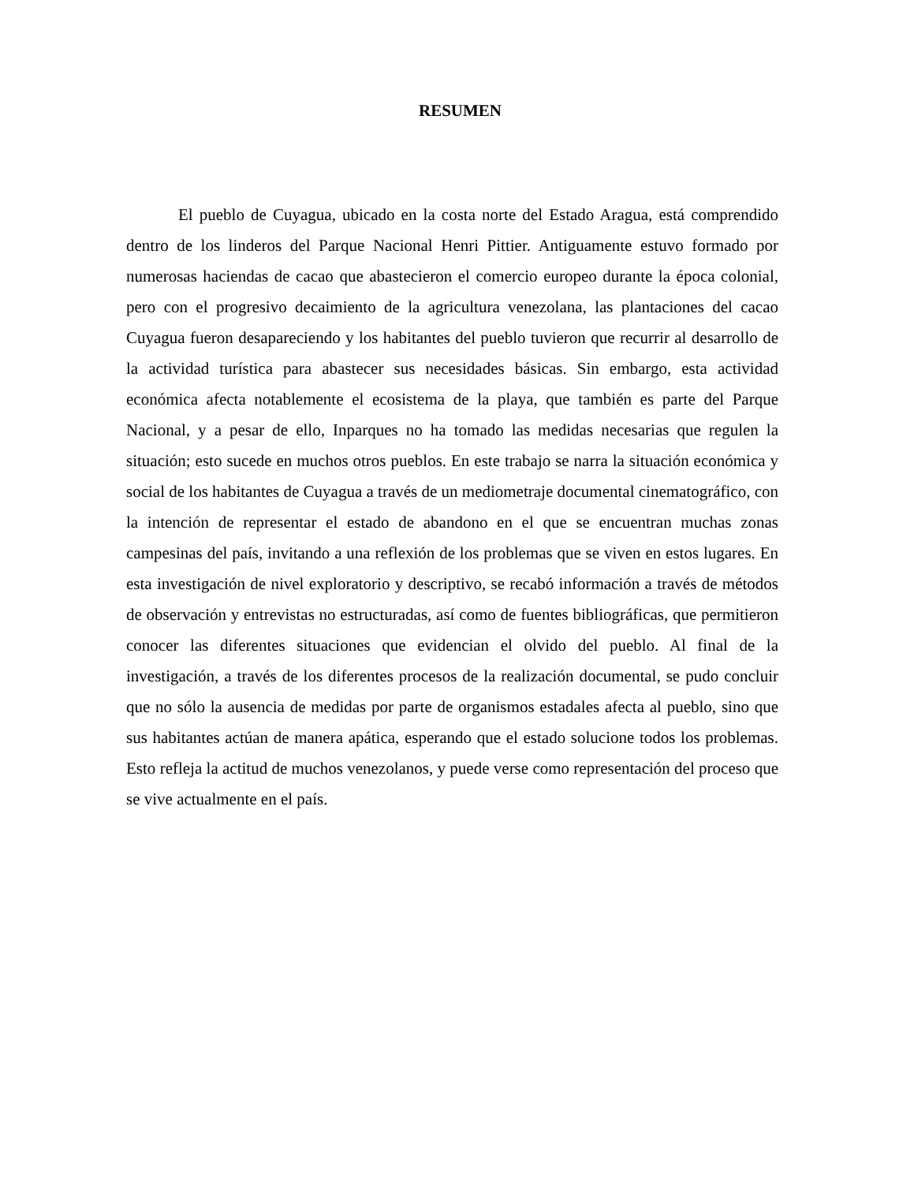RESUMEN
El pueblo de Cuyagua, ubicado en la costa norte del Estado Aragua, está comprendido dentro de los linderos del Parque Nacional Henri Pittier. Antiguamente estuvo formado por numerosas haciendas de cacao que abastecieron el comercio europeo durante la época colonial, pero con el progresivo decaimiento de la agricultura venezolana, las plantaciones del cacao Cuyagua fueron desapareciendo y los habitantes del pueblo tuvieron que recurrir al desarrollo de la actividad turística para abastecer sus necesidades básicas. Sin embargo, esta actividad económica afecta notablemente el ecosistema de la playa, que también es parte del Parque Nacional, y a pesar de ello, Inparques no ha tomado las medidas necesarias que regulen la situación; esto sucede en muchos otros pueblos. En este trabajo se narra la situación económica y social de los habitantes de Cuyagua a través de un mediometraje documental cinematográfico, con la intención de representar el estado de abandono en el que se encuentran muchas zonas campesinas del país, invitando a una reflexión de los problemas que se viven en estos lugares. En esta investigación de nivel exploratorio y descriptivo, se recabó información a través de métodos de observación y entrevistas no estructuradas, así como de fuentes bibliográficas, que permitieron conocer las diferentes situaciones que evidencian el olvido del pueblo. Al final de la investigación, a través de los diferentes procesos de la realización documental, se pudo concluir que no sólo la ausencia de medidas por parte de organismos estadales afecta al pueblo, sino que sus habitantes actúan de manera apática, esperando que el estado solucione todos los problemas. Esto refleja la actitud de muchos venezolanos, y puede verse como representación del proceso que se vive actualmente en el país.